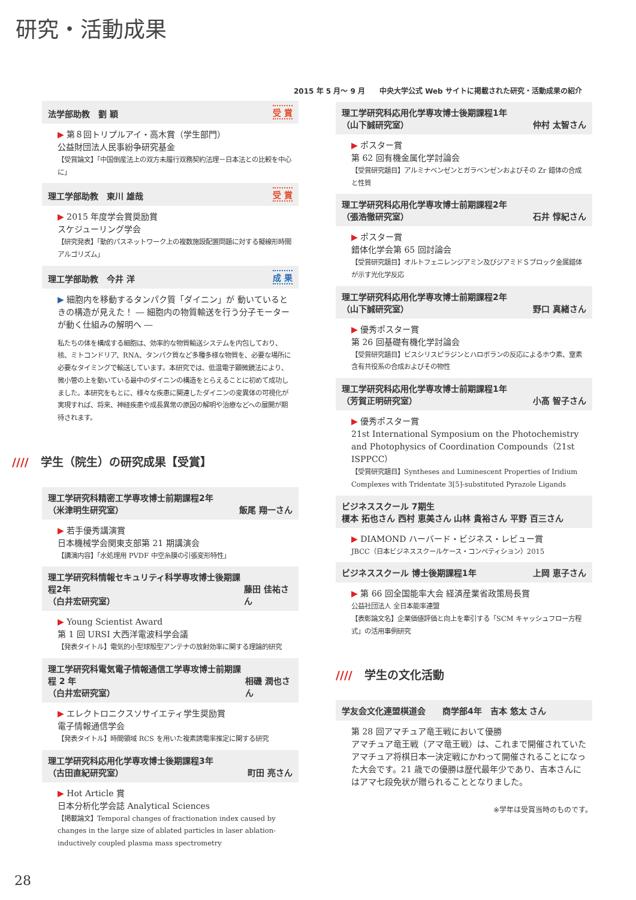研究・活動成果
2015 年 5 月〜 9 月　　中央大学公式 Web サイトに掲載された研究・活動成果の紹介
法学部助教　劉 穎 受 賞
▶ 第８回トリプルアイ・高木賞（学生部門）
公益財団法人民事紛争研究基金
【受賞論文】「中国倒産法上の双方未履行双務契約法理－日本法との比較を中心に」
理工学部助教　東川 雄哉 受 賞
▶ 2015 年度学会賞奨励賞
スケジューリング学会
【研究発表】「動的パスネットワーク上の複数施設配置問題に対する擬線形時間アルゴリズム」
理工学部助教　今井 洋 成 果
▶ 細胞内を移動するタンパク質「ダイニン」が 動いているときの構造が見えた！ ― 細胞内の物質輸送を行う分子モーターが動く仕組みの解明へ ―
私たちの体を構成する細胞は、効率的な物質輸送システムを内包しており、核、ミトコンドリア、RNA、タンパク質など多種多様な物質を、必要な場所に必要なタイミングで輸送しています。本研究では、低温電子顕微鏡法により、微小管の上を動いている最中のダイニンの構造をとらえることに初めて成功しました。本研究をもとに、様々な疾患に関連したダイニンの変異体の可視化が実現すれば、将来、神経疾患や成長異常の原因の解明や治療などへの展開が期待されます。
//// 学生（院生）の研究成果【受賞】
理工学研究科精密工学専攻博士前期課程2年
（米津明生研究室） 飯尾 翔一さん
▶ 若手優秀講演賞
日本機械学会関東支部第 21 期講演会
【講演内容】「水処理用 PVDF 中空糸膜の引張変形特性」
理工学研究科情報セキュリティ科学専攻博士後期課程2年
（白井宏研究室） 藤田 佳祐さん
▶ Young Scientist Award
第 1 回 URSI 大西洋電波科学会議
【発表タイトル】電気的小型球殻型アンテナの放射効率に関する理論的研究
理工学研究科電気電子情報通信工学専攻博士前期課程 2 年
（白井宏研究室） 相磯 潤也さん
▶ エレクトロニクスソサイエティ学生奨励賞
電子情報通信学会
【発表タイトル】時間領域 RCS を用いた複素誘電率推定に関する研究
理工学研究科応用化学専攻博士後期課程3年
（古田直紀研究室） 町田 亮さん
▶ Hot Article 賞
日本分析化学会誌 Analytical Sciences
【掲載論文】Temporal changes of fractionation index caused by changes in the large size of ablated particles in laser ablation-inductively coupled plasma mass spectrometry
理工学研究科応用化学専攻博士後期課程1年
（山下誠研究室） 仲村 太智さん
▶ ポスター賞
第 62 回有機金属化学討論会
【受賞研究題目】アルミナベンゼンとガラベンゼンおよびその Zr 錯体の合成と性質
理工学研究科応用化学専攻博士前期課程2年
（張浩徹研究室） 石井 惇紀さん
▶ ポスター賞
錯体化学会第 65 回討論会
【受賞研究題目】オルトフェニレンジアミン及びジアミドＳブロック金属錯体が示す光化学反応
理工学研究科応用化学専攻博士前期課程2年
（山下誠研究室） 野口 真緒さん
▶ 優秀ポスター賞
第 26 回基礎有機化学討論会
【受賞研究題目】ビスシリスピラジンとハロボランの反応によるホウ素、窒素含有共役系の合成およびその物性
理工学研究科応用化学専攻博士前期課程1年
（芳賀正明研究室） 小髙 智子さん
▶ 優秀ポスター賞
21st International Symposium on the Photochemistry and Photophysics of Coordination Compounds（21st ISPPCC）
【受賞研究題目】Syntheses and Luminescent Properties of Iridium Complexes with Tridentate 3[5]-substituted Pyrazole Ligands
ビジネススクール 7期生
榎本 拓也さん 西村 恵美さん 山林 貴裕さん 平野 百三さん
▶ DIAMOND ハーバード・ビジネス・レビュー賞
JBCC（日本ビジネススクールケース・コンペティション）2015
ビジネススクール 博士後期課程1年 上岡 恵子さん
▶ 第 66 回全国能率大会 経済産業省政策局長賞
公益社団法人 全日本能率連盟
【表彰論文名】企業価値評価と向上を牽引する「SCM キャッシュフロー方程式」の活用事例研究
//// 学生の文化活動
学友会文化連盟棋道会　　商学部4年　吉本 悠太 さん
第 28 回アマチュア竜王戦において優勝
アマチュア竜王戦（アマ竜王戦）は、これまで開催されていたアマチュア将棋日本一決定戦にかわって開催されることになった大会です。21 歳での優勝は歴代最年少であり、吉本さんにはアマ七段免状が贈られることとなりました。
※学年は受賞当時のものです。
28